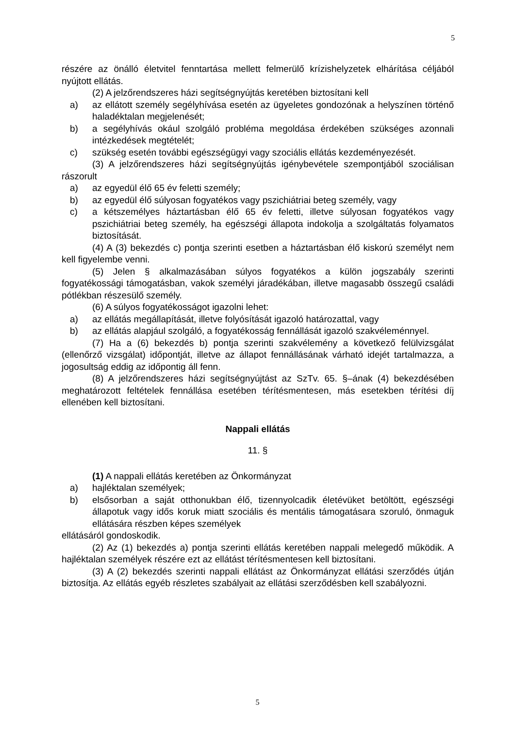5
részére az önálló életvitel fenntartása mellett felmerülő krízishelyzetek elhárítása céljából nyújtott ellátás.
(2) A jelzőrendszeres házi segítségnyújtás keretében biztosítani kell
a) az ellátott személy segélyhívása esetén az ügyeletes gondozónak a helyszínen történő haladéktalan megjelenését;
b) a segélyhívás okául szolgáló probléma megoldása érdekében szükséges azonnali intézkedések megtételét;
c) szükség esetén további egészségügyi vagy szociális ellátás kezdeményezését.
(3) A jelzőrendszeres házi segítségnyújtás igénybevétele szempontjából szociálisan rászorult
a) az egyedül élő 65 év feletti személy;
b) az egyedül élő súlyosan fogyatékos vagy pszichiátriai beteg személy, vagy
c) a kétszemélyes háztartásban élő 65 év feletti, illetve súlyosan fogyatékos vagy pszichiátriai beteg személy, ha egészségi állapota indokolja a szolgáltatás folyamatos biztosítását.
(4) A (3) bekezdés c) pontja szerinti esetben a háztartásban élő kiskorú személyt nem kell figyelembe venni.
(5) Jelen § alkalmazásában súlyos fogyatékos a külön jogszabály szerinti fogyatékossági támogatásban, vakok személyi járadékában, illetve magasabb összegű családi pótlékban részesülő személy.
(6) A súlyos fogyatékosságot igazolni lehet:
a) az ellátás megállapítását, illetve folyósítását igazoló határozattal, vagy
b) az ellátás alapjául szolgáló, a fogyatékosság fennállását igazoló szakvéleménnyel.
(7) Ha a (6) bekezdés b) pontja szerinti szakvélemény a következő felülvizsgálat (ellenőrző vizsgálat) időpontját, illetve az állapot fennállásának várható idejét tartalmazza, a jogosultság eddig az időpontig áll fenn.
(8) A jelzőrendszeres házi segítségnyújtást az SzTv. 65. §–ának (4) bekezdésében meghatározott feltételek fennállása esetében térítésmentesen, más esetekben térítési díj ellenében kell biztosítani.
Nappali ellátás
11. §
(1) A nappali ellátás keretében az Önkormányzat
a) hajléktalan személyek;
b) elsősorban a saját otthonukban élő, tizennyolcadik életévüket betöltött, egészségi állapotuk vagy idős koruk miatt szociális és mentális támogatásara szoruló, önmaguk ellátására részben képes személyek
ellátásáról gondoskodik.
(2) Az (1) bekezdés a) pontja szerinti ellátás keretében nappali melegedő működik. A hajléktalan személyek részére ezt az ellátást térítésmentesen kell biztosítani.
(3) A (2) bekezdés szerinti nappali ellátást az Önkormányzat ellátási szerződés útján biztosítja. Az ellátás egyéb részletes szabályait az ellátási szerződésben kell szabályozni.
5